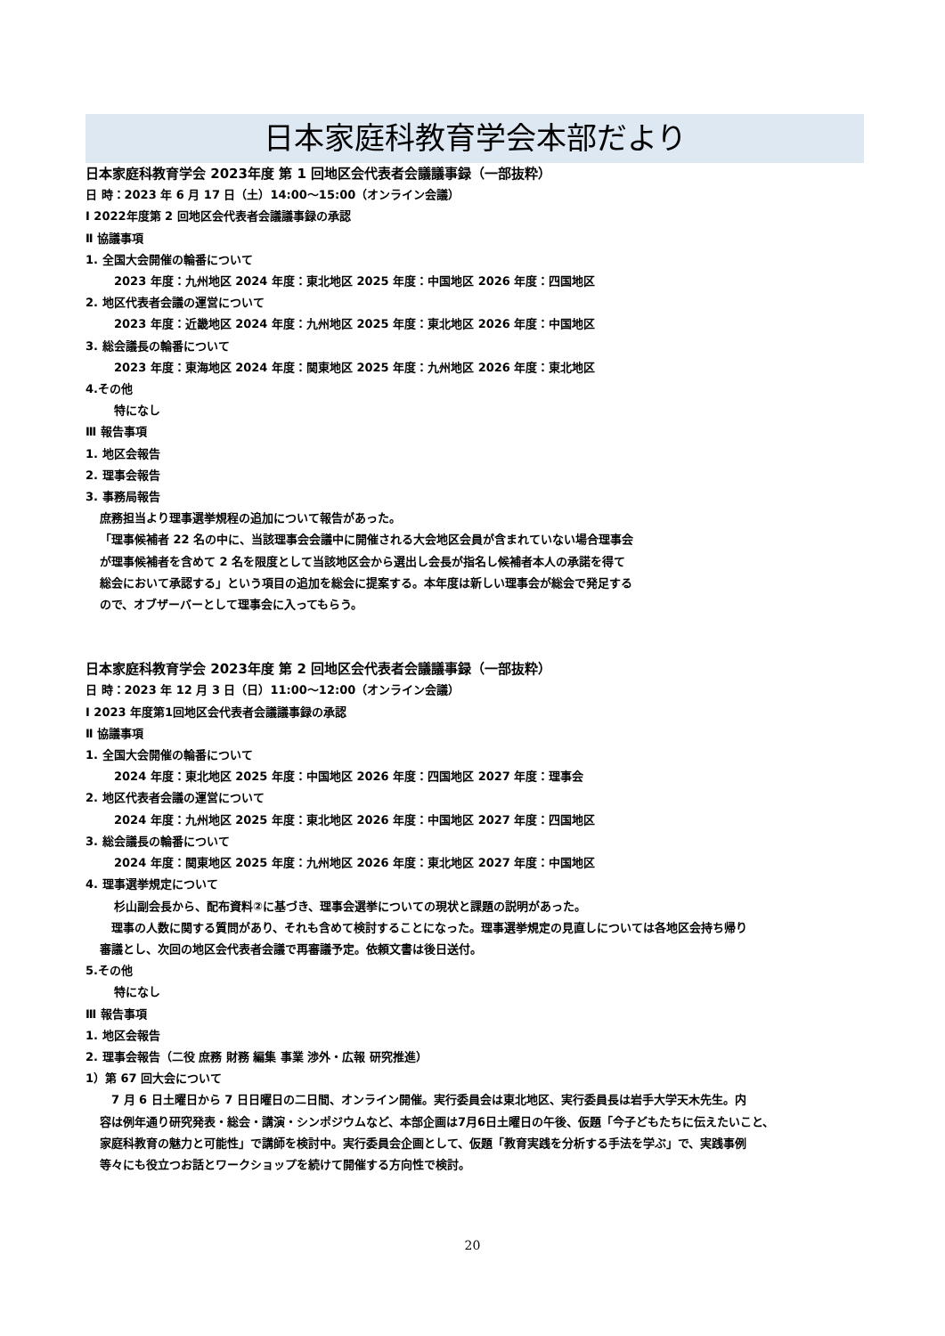日本家庭科教育学会本部だより
日本家庭科教育学会 2023年度 第 1 回地区会代表者会議議事録（一部抜粋）
日 時：2023 年 6 月 17 日（土）14:00～15:00（オンライン会議）
Ⅰ 2022年度第 2 回地区会代表者会議議事録の承認
Ⅱ 協議事項
1. 全国大会開催の輪番について
2023 年度：九州地区 2024 年度：東北地区 2025 年度：中国地区 2026 年度：四国地区
2. 地区代表者会議の運営について
2023 年度：近畿地区 2024 年度：九州地区 2025 年度：東北地区 2026 年度：中国地区
3. 総会議長の輪番について
2023 年度：東海地区 2024 年度：関東地区 2025 年度：九州地区 2026 年度：東北地区
4.その他
特になし
Ⅲ 報告事項
1. 地区会報告
2. 理事会報告
3. 事務局報告
庶務担当より理事選挙規程の追加について報告があった。
「理事候補者 22 名の中に、当該理事会会議中に開催される大会地区会員が含まれていない場合理事会
が理事候補者を含めて 2 名を限度として当該地区会から選出し会長が指名し候補者本人の承諾を得て
総会において承認する」という項目の追加を総会に提案する。本年度は新しい理事会が総会で発足する
ので、オブザーバーとして理事会に入ってもらう。
日本家庭科教育学会 2023年度 第 2 回地区会代表者会議議事録（一部抜粋）
日 時：2023 年 12 月 3 日（日）11:00～12:00（オンライン会議）
Ⅰ 2023 年度第1回地区会代表者会議議事録の承認
Ⅱ 協議事項
1. 全国大会開催の輪番について
2024 年度：東北地区 2025 年度：中国地区 2026 年度：四国地区 2027 年度：理事会
2. 地区代表者会議の運営について
2024 年度：九州地区 2025 年度：東北地区 2026 年度：中国地区 2027 年度：四国地区
3. 総会議長の輪番について
2024 年度：関東地区 2025 年度：九州地区 2026 年度：東北地区 2027 年度：中国地区
4. 理事選挙規定について
杉山副会長から、配布資料②に基づき、理事会選挙についての現状と課題の説明があった。
　理事の人数に関する質問があり、それも含めて検討することになった。理事選挙規定の見直しについては各地区会持ち帰り
審議とし、次回の地区会代表者会議で再審議予定。依頼文書は後日送付。
5.その他
特になし
Ⅲ 報告事項
1. 地区会報告
2. 理事会報告（二役 庶務 財務 編集 事業 渉外・広報 研究推進）
1）第 67 回大会について
　7 月 6 日土曜日から 7 日日曜日の二日間、オンライン開催。実行委員会は東北地区、実行委員長は岩手大学天木先生。内
容は例年通り研究発表・総会・講演・シンポジウムなど、本部企画は7月6日土曜日の午後、仮題「今子どもたちに伝えたいこと、
家庭科教育の魅力と可能性」で講師を検討中。実行委員会企画として、仮題「教育実践を分析する手法を学ぶ」で、実践事例
等々にも役立つお話とワークショップを続けて開催する方向性で検討。
20